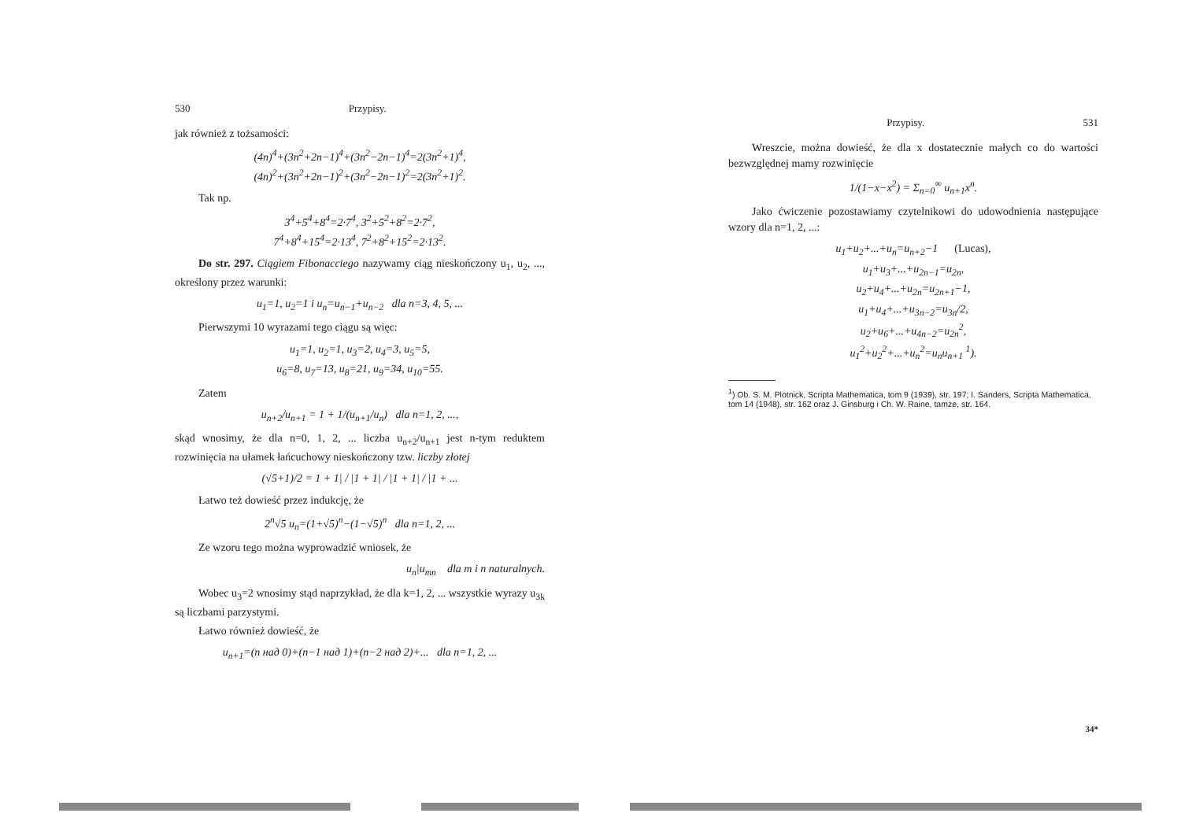530 Przypisy.
jak również z tożsamości:
(4n)<sup>4</sup>+(3n<sup>2</sup>+2n−1)<sup>4</sup>+(3n<sup>2</sup>−2n−1)<sup>4</sup>=2(3n<sup>2</sup>+1)<sup>4</sup>,
(4n)<sup>2</sup>+(3n<sup>2</sup>+2n−1)<sup>2</sup>+(3n<sup>2</sup>−2n−1)<sup>2</sup>=2(3n<sup>2</sup>+1)<sup>2</sup>.
Tak np.
3<sup>4</sup>+5<sup>4</sup>+8<sup>4</sup>=2·7<sup>4</sup>, 3<sup>2</sup>+5<sup>2</sup>+8<sup>2</sup>=2·7<sup>2</sup>,
7<sup>4</sup>+8<sup>4</sup>+15<sup>4</sup>=2·13<sup>4</sup>, 7<sup>2</sup>+8<sup>2</sup>+15<sup>2</sup>=2·13<sup>2</sup>.
Do str. 297. Ciągiem Fibonacciego nazywamy ciąg nieskończony u<sub>1</sub>, u<sub>2</sub>, ..., określony przez warunki:
u<sub>1</sub>=1, u<sub>2</sub>=1 i u<sub>n</sub>=u<sub>n−1</sub>+u<sub>n−2</sub> dla n=3, 4, 5, ...
Pierwszymi 10 wyrazami tego ciągu są więc:
u<sub>1</sub>=1, u<sub>2</sub>=1, u<sub>3</sub>=2, u<sub>4</sub>=3, u<sub>5</sub>=5,
u<sub>6</sub>=8, u<sub>7</sub>=13, u<sub>8</sub>=21, u<sub>9</sub>=34, u<sub>10</sub>=55.
Zatem
u<sub>n+2</sub>/u<sub>n+1</sub> = 1 + 1/(u<sub>n+1</sub>/u<sub>n</sub>) dla n=1, 2, ...,
skąd wnosimy, że dla n=0, 1, 2, ... liczba u<sub>n+2</sub>/u<sub>n+1</sub> jest n-tym reduktem rozwinięcia na ułamek łańcuchowy nieskończony tzw. liczby złotej
(√5+1)/2 = 1 + 1| / |1 + 1| / |1 + 1| / |1 + ...
Łatwo też dowieść przez indukcję, że
2<sup>n</sup>√5 u<sub>n</sub>=(1+√5)<sup>n</sup>−(1−√5)<sup>n</sup> dla n=1, 2, ...
Ze wzoru tego można wyprowadzić wniosek, że
u<sub>n</sub>|u<sub>mn</sub> dla m i n naturalnych.
Wobec u<sub>3</sub>=2 wnosimy stąd naprzykład, że dla k=1, 2, ... wszystkie wyrazy u<sub>3k</sub> są liczbami parzystymi.
Łatwo również dowieść, że
u<sub>n+1</sub>=(n над 0)+(n−1 над 1)+(n−2 над 2)+... dla n=1, 2, ...
Przypisy. 531
Wreszcie, można dowieść, że dla x dostatecznie małych co do wartości bezwzględnej mamy rozwinięcie
1/(1−x−x<sup>2</sup>) = Σ<sub>n=0</sub><sup>∞</sup> u<sub>n+1</sub>x<sup>n</sup>.
Jako ćwiczenie pozostawiamy czytelnikowi do udowodnienia następujące wzory dla n=1, 2, ...:
u<sub>1</sub>+u<sub>2</sub>+...+u<sub>n</sub>=u<sub>n+2</sub>−1 (Lucas),
u<sub>1</sub>+u<sub>3</sub>+...+u<sub>2n−1</sub>=u<sub>2n</sub>,
u<sub>2</sub>+u<sub>4</sub>+...+u<sub>2n</sub>=u<sub>2n+1</sub>−1,
u<sub>1</sub>+u<sub>4</sub>+...+u<sub>3n−2</sub>=u<sub>3n</sub>/2,
u<sub>2</sub>+u<sub>6</sub>+...+u<sub>4n−2</sub>=u<sub>2n</sub><sup>2</sup>,
u<sub>1</sub><sup>2</sup>+u<sub>2</sub><sup>2</sup>+...+u<sub>n</sub><sup>2</sup>=u<sub>n</sub>u<sub>n+1</sub> <sup>1</sup>).
<sup>1</sup>) Ob. S. M. Plotnick, Scripta Mathematica, tom 9 (1939), str. 197; I. Sanders, Scripta Mathematica, tom 14 (1948), str. 162 oraz J. Ginsburg i Ch. W. Raine, tamże, str. 164.
34*